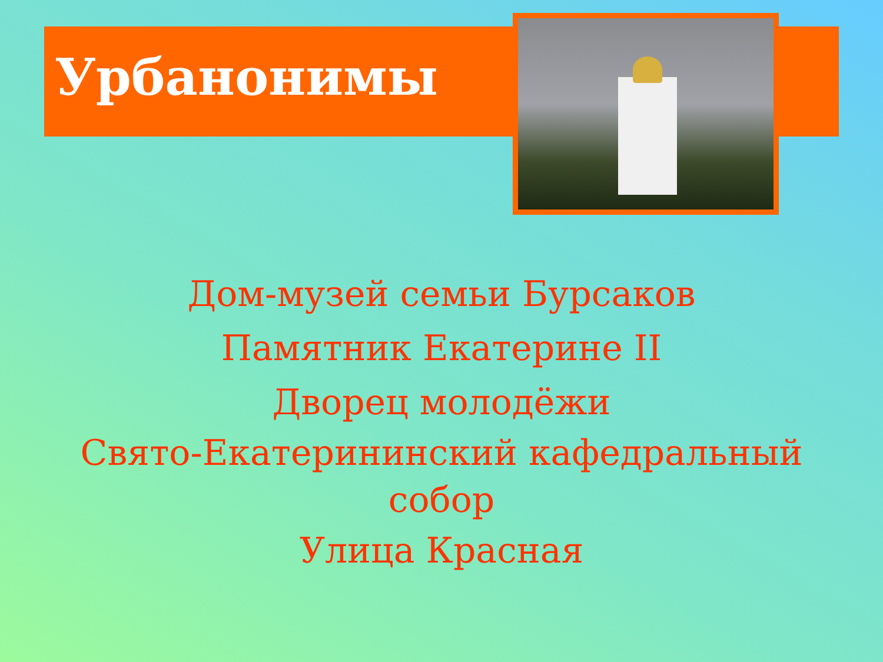Урбанонимы
Дом-музей семьи Бурсаков
Памятник Екатерине II
Дворец молодёжи
Свято-Екатерининский кафедральный
собор
Улица Красная